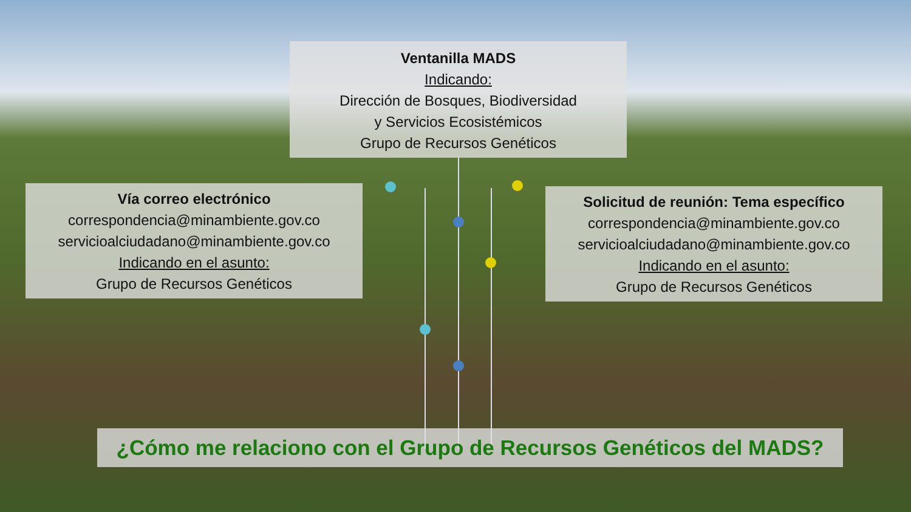Ventanilla MADS
Indicando:
Dirección de Bosques, Biodiversidad
y Servicios Ecosistémicos
Grupo de Recursos Genéticos
Vía correo electrónico
correspondencia@minambiente.gov.co
servicioalciudadano@minambiente.gov.co
Indicando en el asunto:
Grupo de Recursos Genéticos
Solicitud de reunión: Tema específico
correspondencia@minambiente.gov.co
servicioalciudadano@minambiente.gov.co
Indicando en el asunto:
Grupo de Recursos Genéticos
¿Cómo me relaciono con el Grupo de Recursos Genéticos del MADS?